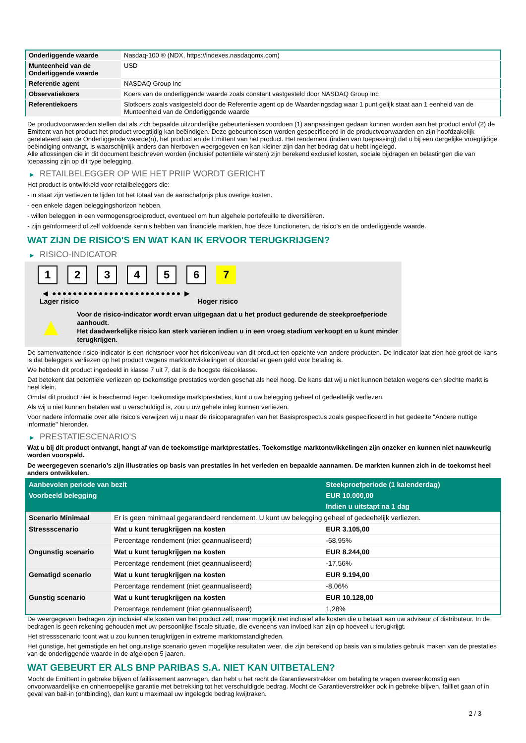| Onderliggende waarde | Nasdaq-100 ® (NDX, https://indexes.nasdaqomx.com) |
| Munteenheid van de Onderliggende waarde | USD |
| Referentie agent | NASDAQ Group Inc |
| Observatiekoers | Koers van de onderliggende waarde zoals constant vastgesteld door NASDAQ Group Inc |
| Referentiekoers | Slotkoers zoals vastgesteld door de Referentie agent op de Waarderingsdag waar 1 punt gelijk staat aan 1 eenheid van de Munteenheid van de Onderliggende waarde |
De productvoorwaarden stellen dat als zich bepaalde uitzonderlijke gebeurtenissen voordoen (1) aanpassingen gedaan kunnen worden aan het product en/of (2) de Emittent van het product het product vroegtijdig kan beëindigen. Deze gebeurtenissen worden gespecificeerd in de productvoorwaarden en zijn hoofdzakelijk gerelateerd aan de Onderliggende waarde(n), het product en de Emittent van het product. Het rendement (indien van toepassing) dat u bij een dergelijke vroegtijdige beëindiging ontvangt, is waarschijnlijk anders dan hierboven weergegeven en kan kleiner zijn dan het bedrag dat u hebt ingelegd.
Alle aflossingen die in dit document beschreven worden (inclusief potentiële winsten) zijn berekend exclusief kosten, sociale bijdragen en belastingen die van toepassing zijn op dit type belegging.
▶ RETAILBELEGGER OP WIE HET PRIIP WORDT GERICHT
Het product is ontwikkeld voor retailbeleggers die:
- in staat zijn verliezen te lijden tot het totaal van de aanschafprijs plus overige kosten.
- een enkele dagen beleggingshorizon hebben.
- willen beleggen in een vermogensgroeiproduct, eventueel om hun algehele portefeuille te diversifiëren.
- zijn geïnformeerd of zelf voldoende kennis hebben van financiële markten, hoe deze functioneren, de risico's en de onderliggende waarde.
WAT ZIJN DE RISICO'S EN WAT KAN IK ERVOOR TERUGKRIJGEN?
▶ RISICO-INDICATOR
1 2 3 4 5 6 7
◀ ●●●●●●●●●●●●●●●●●●●●●●●●● ▶
Lager risico Hoger risico
▲
Voor de risico-indicator wordt ervan uitgegaan dat u het product gedurende de steekproefperiode aanhoudt.
Het daadwerkelijke risico kan sterk variëren indien u in een vroeg stadium verkoopt en u kunt minder terugkrijgen.
De samenvattende risico-indicator is een richtsnoer voor het risiconiveau van dit product ten opzichte van andere producten. De indicator laat zien hoe groot de kans is dat beleggers verliezen op het product wegens marktontwikkelingen of doordat er geen geld voor betaling is.
We hebben dit product ingedeeld in klasse 7 uit 7, dat is de hoogste risicoklasse.
Dat betekent dat potentiële verliezen op toekomstige prestaties worden geschat als heel hoog. De kans dat wij u niet kunnen betalen wegens een slechte markt is heel klein.
Omdat dit product niet is beschermd tegen toekomstige marktprestaties, kunt u uw belegging geheel of gedeeltelijk verliezen.
Als wij u niet kunnen betalen wat u verschuldigd is, zou u uw gehele inleg kunnen verliezen.
Voor nadere informatie over alle risico's verwijzen wij u naar de risicoparagrafen van het Basisprospectus zoals gespecificeerd in het gedeelte "Andere nuttige informatie" hieronder.
▶ PRESTATIESCENARIO'S
Wat u bij dit product ontvangt, hangt af van de toekomstige marktprestaties. Toekomstige marktontwikkelingen zijn onzeker en kunnen niet nauwkeurig worden voorspeld.
De weergegeven scenario’s zijn illustraties op basis van prestaties in het verleden en bepaalde aannamen. De markten kunnen zich in de toekomst heel anders ontwikkelen.
| Aanbevolen periode van bezit | | Steekproefperiode (1 kalenderdag) |
| --- | --- | --- |
| Voorbeeld belegging | | EUR 10.000,00 |
| | | Indien u uitstapt na 1 dag |
| Scenario Minimaal | Er is geen minimaal gegarandeerd rendement. U kunt uw belegging geheel of gedeeltelijk verliezen. | |
| Stressscenario | Wat u kunt terugkrijgen na kosten | EUR 3.105,00 |
| | Percentage rendement (niet geannualiseerd) | -68,95% |
| Ongunstig scenario | Wat u kunt terugkrijgen na kosten | EUR 8.244,00 |
| | Percentage rendement (niet geannualiseerd) | -17,56% |
| Gematigd scenario | Wat u kunt terugkrijgen na kosten | EUR 9.194,00 |
| | Percentage rendement (niet geannualiseerd) | -8,06% |
| Gunstig scenario | Wat u kunt terugkrijgen na kosten | EUR 10.128,00 |
| | Percentage rendement (niet geannualiseerd) | 1,28% |
De weergegeven bedragen zijn inclusief alle kosten van het product zelf, maar mogelijk niet inclusief alle kosten die u betaalt aan uw adviseur of distributeur. In de bedragen is geen rekening gehouden met uw persoonlijke fiscale situatie, die eveneens van invloed kan zijn op hoeveel u terugkrijgt.
Het stressscenario toont wat u zou kunnen terugkrijgen in extreme marktomstandigheden.
Het gunstige, het gematigde en het ongunstige scenario geven mogelijke resultaten weer, die zijn berekend op basis van simulaties gebruik maken van de prestaties van de onderliggende waarde in de afgelopen 5 jaaren.
WAT GEBEURT ER ALS BNP PARIBAS S.A. NIET KAN UITBETALEN?
Mocht de Emittent in gebreke blijven of faillissement aanvragen, dan hebt u het recht de Garantieverstrekker om betaling te vragen overeenkomstig een onvoorwaardelijke en onherroepelijke garantie met betrekking tot het verschuldigde bedrag. Mocht de Garantieverstrekker ook in gebreke blijven, failliet gaan of in geval van bail-in (ontbinding), dan kunt u maximaal uw ingelegde bedrag kwijtraken.
2 / 3